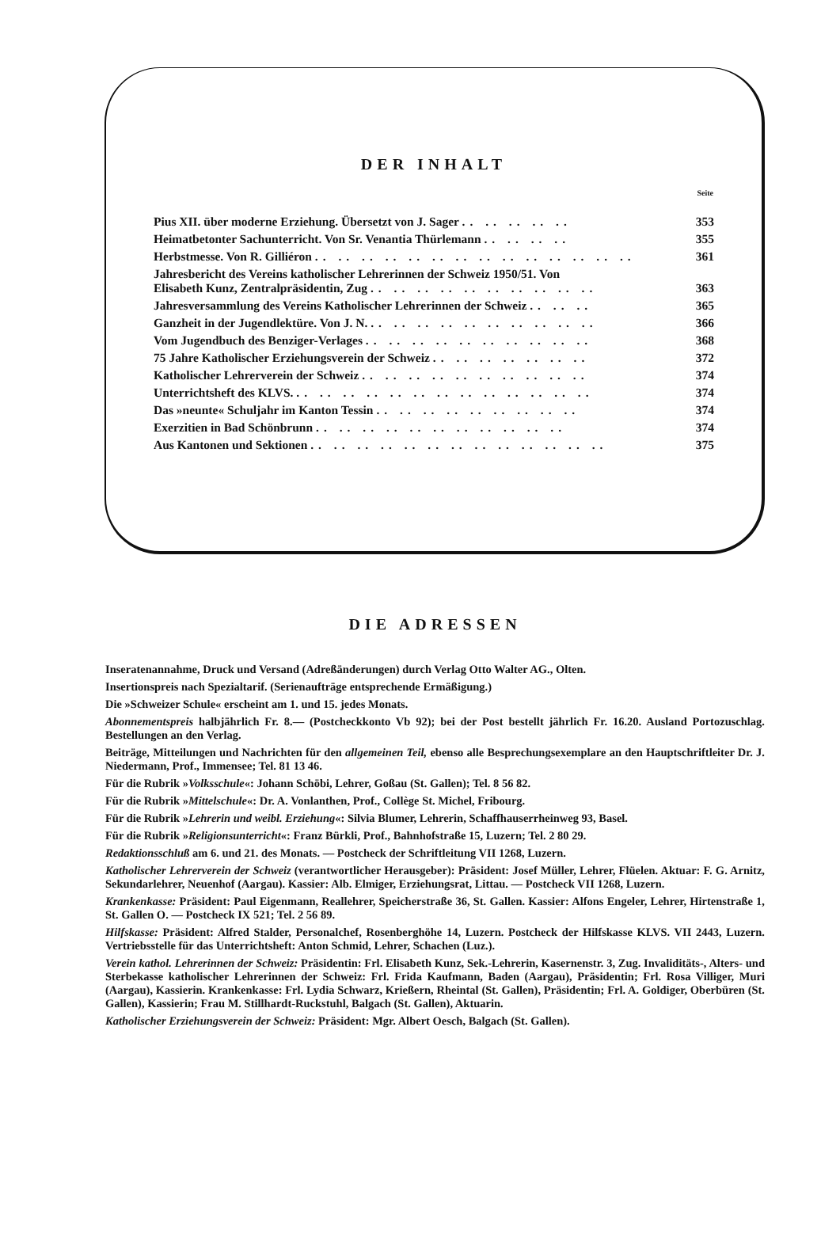DER INHALT
| | Seite |
| --- | --- |
| Pius XII. über moderne Erziehung. Übersetzt von J. Sager .. .. .. .. .. | 353 |
| Heimatbetonter Sachunterricht. Von Sr. Venantia Thürlemann .. .. .. .. | 355 |
| Herbstmesse. Von R. Gilliéron .. .. .. .. .. .. .. .. .. .. .. .. .. .. | 361 |
| Jahresbericht des Vereins katholischer Lehrerinnen der Schweiz 1950/51. Von Elisabeth Kunz, Zentralpräsidentin, Zug .. .. .. .. .. .. .. .. .. .. | 363 |
| Jahresversammlung des Vereins Katholischer Lehrerinnen der Schweiz .. .. .. | 365 |
| Ganzheit in der Jugendlektüre. Von J. N. .. .. .. .. .. .. .. .. .. .. | 366 |
| Vom Jugendbuch des Benziger-Verlages .. .. .. .. .. .. .. .. .. .. | 368 |
| 75 Jahre Katholischer Erziehungsverein der Schweiz .. .. .. .. .. .. .. | 372 |
| Katholischer Lehrerverein der Schweiz .. .. .. .. .. .. .. .. .. .. | 374 |
| Unterrichtsheft des KLVS. .. .. .. .. .. .. .. .. .. .. .. .. .. | 374 |
| Das »neunte« Schuljahr im Kanton Tessin .. .. .. .. .. .. .. .. .. | 374 |
| Exerzitien in Bad Schönbrunn .. .. .. .. .. .. .. .. .. .. .. | 374 |
| Aus Kantonen und Sektionen .. .. .. .. .. .. .. .. .. .. .. .. .. | 375 |
DIE ADRESSEN
Inseratenannahme, Druck und Versand (Adreßänderungen) durch Verlag Otto Walter AG., Olten.
Insertionspreis nach Spezialtarif. (Serienaufträge entsprechende Ermäßigung.)
Die »Schweizer Schule« erscheint am 1. und 15. jedes Monats.
Abonnementspreis halbjährlich Fr. 8.— (Postcheckkonto Vb 92); bei der Post bestellt jährlich Fr. 16.20. Ausland Portozuschlag. Bestellungen an den Verlag.
Beiträge, Mitteilungen und Nachrichten für den allgemeinen Teil, ebenso alle Besprechungsexemplare an den Hauptschriftleiter Dr. J. Niedermann, Prof., Immensee; Tel. 81 13 46.
Für die Rubrik »Volksschule«: Johann Schöbi, Lehrer, Goßau (St. Gallen); Tel. 8 56 82.
Für die Rubrik »Mittelschule«: Dr. A. Vonlanthen, Prof., Collège St. Michel, Fribourg.
Für die Rubrik »Lehrerin und weibl. Erziehung«: Silvia Blumer, Lehrerin, Schaffhauserrheinweg 93, Basel.
Für die Rubrik »Religionsunterricht«: Franz Bürkli, Prof., Bahnhofstraße 15, Luzern; Tel. 2 80 29.
Redaktionsschluß am 6. und 21. des Monats. — Postcheck der Schriftleitung VII 1268, Luzern.
Katholischer Lehrerverein der Schweiz (verantwortlicher Herausgeber): Präsident: Josef Müller, Lehrer, Flüelen. Aktuar: F. G. Arnitz, Sekundarlehrer, Neuenhof (Aargau). Kassier: Alb. Elmiger, Erziehungsrat, Littau. — Postcheck VII 1268, Luzern.
Krankenkasse: Präsident: Paul Eigenmann, Reallehrer, Speicherstraße 36, St. Gallen. Kassier: Alfons Engeler, Lehrer, Hirtenstraße 1, St. Gallen O. — Postcheck IX 521; Tel. 2 56 89.
Hilfskasse: Präsident: Alfred Stalder, Personalchef, Rosenberghöhe 14, Luzern. Postcheck der Hilfskasse KLVS. VII 2443, Luzern. Vertriebsstelle für das Unterrichtsheft: Anton Schmid, Lehrer, Schachen (Luz.).
Verein kathol. Lehrerinnen der Schweiz: Präsidentin: Frl. Elisabeth Kunz, Sek.-Lehrerin, Kasernenstr. 3, Zug. Invaliditäts-, Alters- und Sterbekasse katholischer Lehrerinnen der Schweiz: Frl. Frida Kaufmann, Baden (Aargau), Präsidentin; Frl. Rosa Villiger, Muri (Aargau), Kassierin. Krankenkasse: Frl. Lydia Schwarz, Krießern, Rheintal (St. Gallen), Präsidentin; Frl. A. Goldiger, Oberbüren (St. Gallen), Kassierin; Frau M. Stillhardt-Ruckstuhl, Balgach (St. Gallen), Aktuarin.
Katholischer Erziehungsverein der Schweiz: Präsident: Mgr. Albert Oesch, Balgach (St. Gallen).